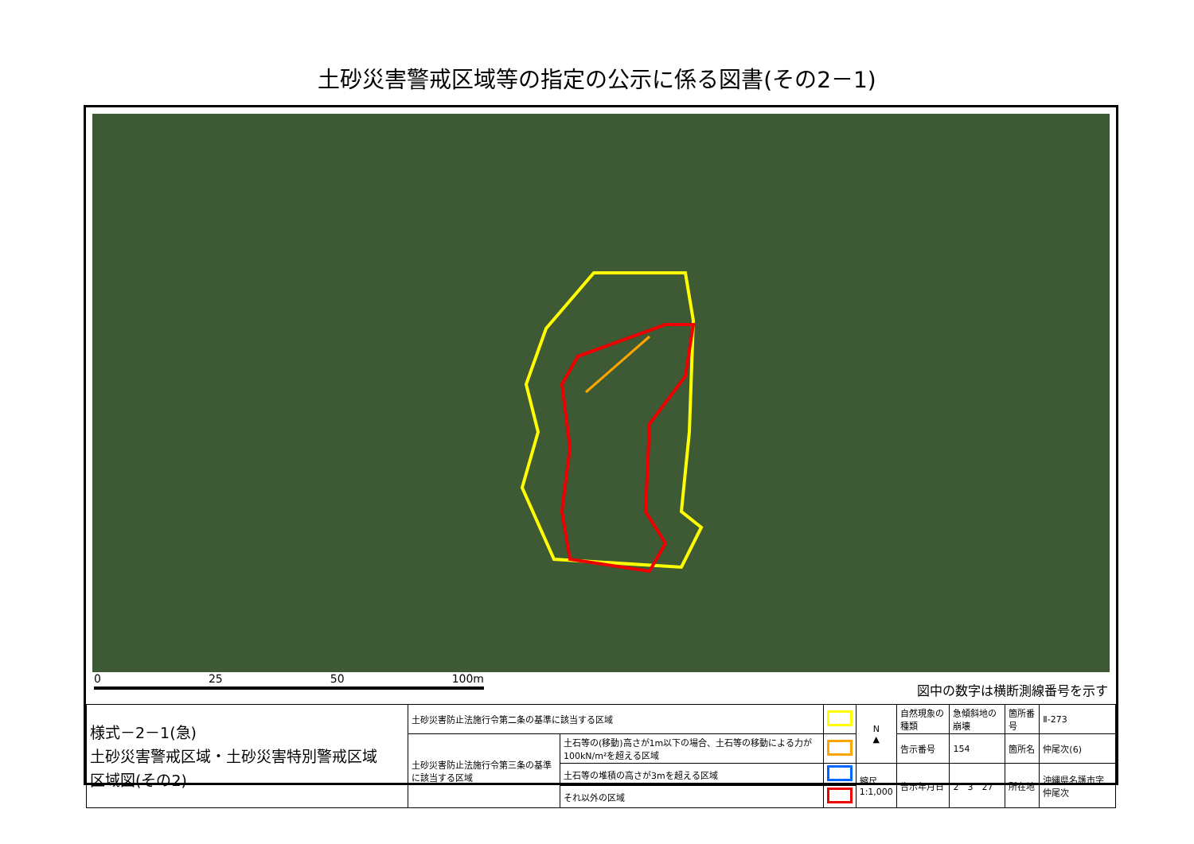土砂災害警戒区域等の指定の公示に係る図書(その2－1)
0 25 50 100m
図中の数字は横断測線番号を示す
| 様式－2－1(急) 土砂災害警戒区域・土砂災害特別警戒区域 区域図(その2) | 土砂災害防止法施行令第二条の基準に該当する区域 | | | N ▲ | 自然現象の種類 | 急傾斜地の崩壊 | 箇所番号 | Ⅱ-273 |
| | 土砂災害防止法施行令第三条の基準に該当する区域 | 土石等の(移動)高さが1m以下の場合、土石等の移動による力が100kN/m²を超える区域 | | | 告示番号 | 154 | 箇所名 | 仲尾次(6) |
| | | 土石等の堆積の高さが3mを超える区域 | | 縮尺 1:1,000 | 告示年月日 | 2 3 27 | 所在地 | 沖縄県名護市字仲尾次 |
| | | それ以外の区域 | | | | | | |